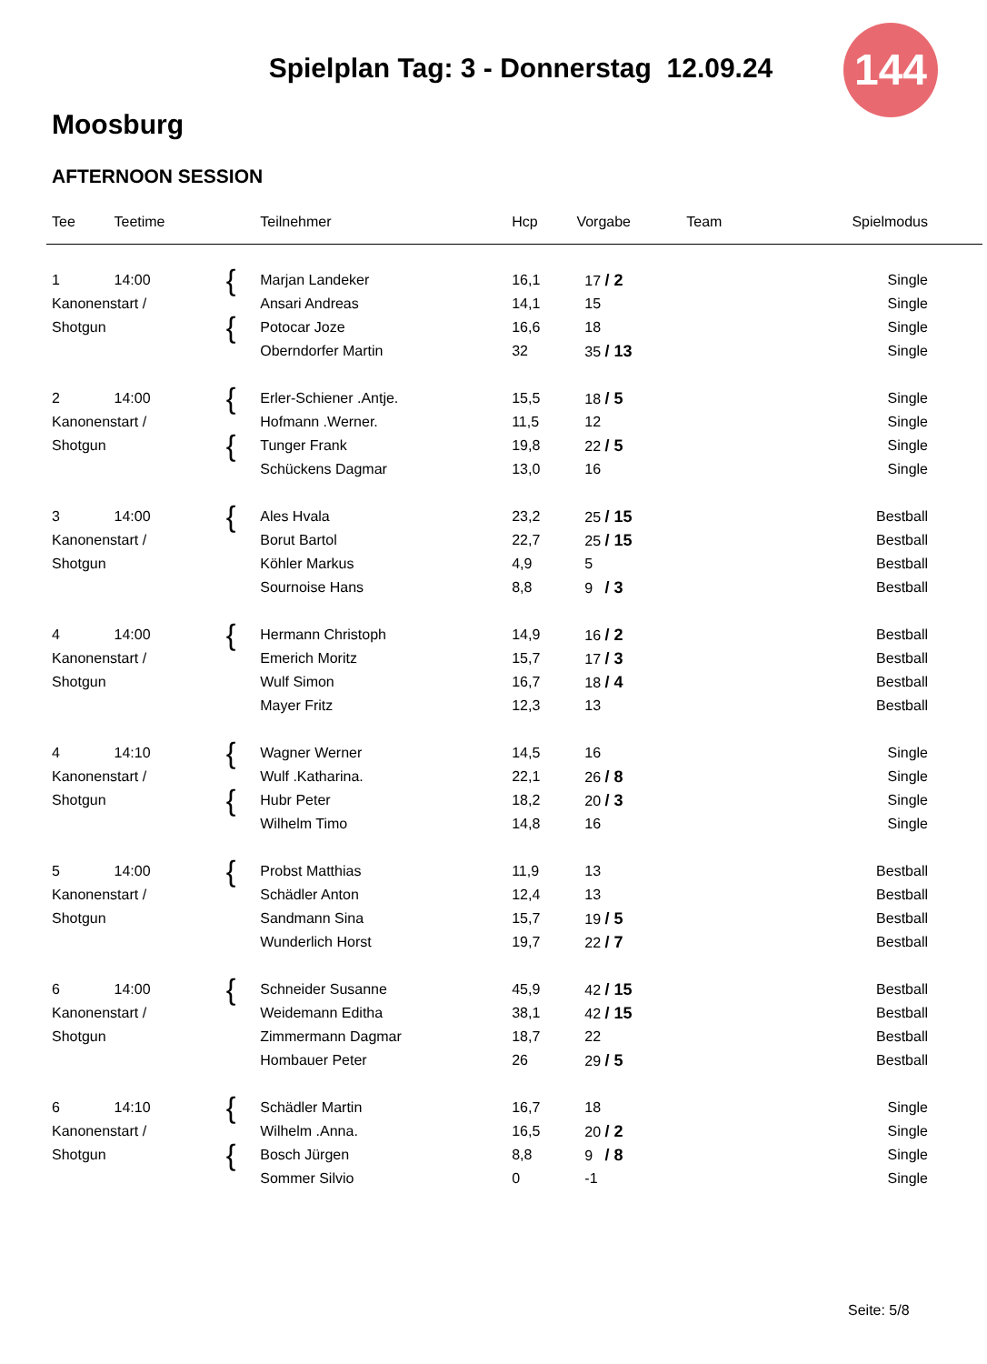Spielplan Tag: 3 - Donnerstag 12.09.24
144
Moosburg
AFTERNOON SESSION
| Tee | Teetime | | Teilnehmer | Hcp | Vorgabe | Team | Spielmodus |
| --- | --- | --- | --- | --- | --- | --- | --- |
| 1 | 14:00 | { | Marjan Landeker | 16,1 | 17 / 2 | | Single |
| Kanonenstart / | | | Ansari Andreas | 14,1 | 15 | | Single |
| Shotgun | | { | Potocar Joze | 16,6 | 18 | | Single |
| | | | Oberndorfer Martin | 32 | 35 / 13 | | Single |
| 2 | 14:00 | { | Erler-Schiener .Antje. | 15,5 | 18 / 5 | | Single |
| Kanonenstart / | | | Hofmann .Werner. | 11,5 | 12 | | Single |
| Shotgun | | { | Tunger Frank | 19,8 | 22 / 5 | | Single |
| | | | Schückens Dagmar | 13,0 | 16 | | Single |
| 3 | 14:00 | { | Ales Hvala | 23,2 | 25 / 15 | | Bestball |
| Kanonenstart / | | | Borut Bartol | 22,7 | 25 / 15 | | Bestball |
| Shotgun | | | Köhler Markus | 4,9 | 5 | | Bestball |
| | | | Sournoise Hans | 8,8 | 9 / 3 | | Bestball |
| 4 | 14:00 | { | Hermann Christoph | 14,9 | 16 / 2 | | Bestball |
| Kanonenstart / | | | Emerich Moritz | 15,7 | 17 / 3 | | Bestball |
| Shotgun | | | Wulf Simon | 16,7 | 18 / 4 | | Bestball |
| | | | Mayer Fritz | 12,3 | 13 | | Bestball |
| 4 | 14:10 | { | Wagner Werner | 14,5 | 16 | | Single |
| Kanonenstart / | | | Wulf .Katharina. | 22,1 | 26 / 8 | | Single |
| Shotgun | | { | Hubr Peter | 18,2 | 20 / 3 | | Single |
| | | | Wilhelm Timo | 14,8 | 16 | | Single |
| 5 | 14:00 | { | Probst Matthias | 11,9 | 13 | | Bestball |
| Kanonenstart / | | | Schädler Anton | 12,4 | 13 | | Bestball |
| Shotgun | | | Sandmann Sina | 15,7 | 19 / 5 | | Bestball |
| | | | Wunderlich Horst | 19,7 | 22 / 7 | | Bestball |
| 6 | 14:00 | { | Schneider Susanne | 45,9 | 42 / 15 | | Bestball |
| Kanonenstart / | | | Weidemann Editha | 38,1 | 42 / 15 | | Bestball |
| Shotgun | | | Zimmermann Dagmar | 18,7 | 22 | | Bestball |
| | | | Hombauer Peter | 26 | 29 / 5 | | Bestball |
| 6 | 14:10 | { | Schädler Martin | 16,7 | 18 | | Single |
| Kanonenstart / | | | Wilhelm .Anna. | 16,5 | 20 / 2 | | Single |
| Shotgun | | { | Bosch Jürgen | 8,8 | 9 / 8 | | Single |
| | | | Sommer Silvio | 0 | -1 | | Single |
Seite: 5/8